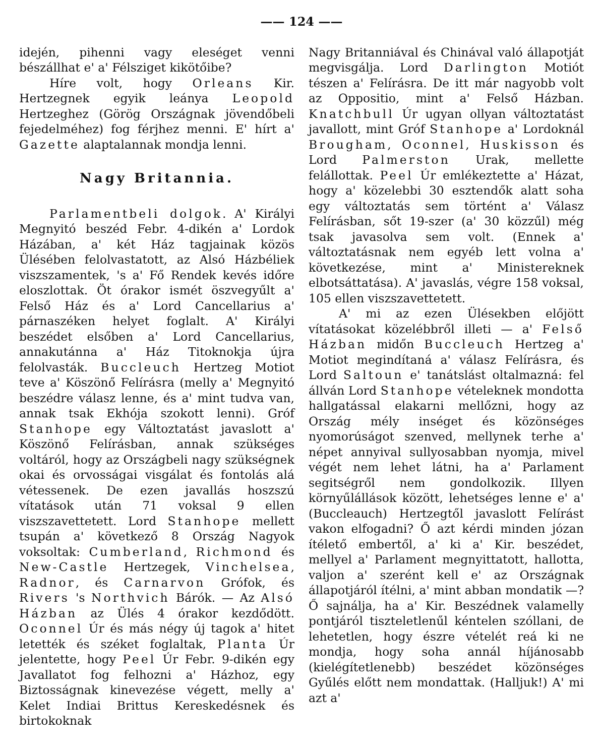—— 124 ——
idején, pihenni vagy eleséget venni bészállhat e' a' Félsziget kikötőibe?
Híre volt, hogy Orleans Kir. Hertzegnek egyik leánya Leopold Hertzeghez (Görög Országnak jövendőbeli fejedelméhez) fog férjhez menni. E' hírt a' Gazette alaptalannak mondja lenni.
Nagy Britannia.
Parlamentbeli dolgok. A' Királyi Megnyitó beszéd Febr. 4-dikén a' Lordok Házában, a' két Ház tagjainak közös Ülésében felolvastatott, az Alsó Házbéliek viszszamentek, 's a' Fő Rendek kevés időre eloszlottak. Öt órakor ismét öszvegyűlt a' Felső Ház és a' Lord Cancellarius a' párnaszéken helyet foglalt. A' Királyi beszédet elsőben a' Lord Cancellarius, annakutánna a' Ház Titoknokja újra felolvasták. Buccleuch Hertzeg Motiot teve a' Köszönő Felírásra (melly a' Megnyitó beszédre válasz lenne, és a' mint tudva van, annak tsak Ekhója szokott lenni). Gróf Stanhope egy Változtatást javaslott a' Köszönő Felírásban, annak szükséges voltáról, hogy az Országbeli nagy szükségnek okai és orvosságai visgálat és fontolás alá vétessenek. De ezen javallás hoszszú vítatások után 71 voksal 9 ellen viszszavettetett. Lord Stanhope mellett tsupán a' következő 8 Ország Nagyok voksoltak: Cumberland, Richmond és New-Castle Hertzegek, Vinchelsea, Radnor, és Carnarvon Grófok, és Rivers 's Northvich Bárók. — Az Alsó Házban az Ülés 4 órakor kezdődött. Oconnel Úr és más négy új tagok a' hitet letették és széket foglaltak, Planta Úr jelentette, hogy Peel Úr Febr. 9-dikén egy Javallatot fog felhozni a' Házhoz, egy Biztosságnak kinevezése végett, melly a' Kelet Indiai Brittus Kereskedésnek és birtokoknak
Nagy Britanniával és Chinával való állapotját megvisgálja. Lord Darlington Motiót tészen a' Felírásra. De itt már nagyobb volt az Oppositio, mint a' Felső Házban. Knatchbull Úr ugyan ollyan változtatást javallott, mint Gróf Stanhope a' Lordoknál Brougham, Oconnel, Huskisson és Lord Palmerston Urak, mellette felállottak. Peel Úr emlékeztette a' Házat, hogy a' közelebbi 30 esztendők alatt soha egy változtatás sem történt a' Válasz Felírásban, sőt 19-szer (a' 30 közzűl) még tsak javasolva sem volt. (Ennek a' változtatásnak nem egyéb lett volna a' következése, mint a' Ministereknek elbotsáttatása). A' javaslás, végre 158 voksal, 105 ellen viszszavettetett.
A' mi az ezen Ülésekben előjött vítatásokat közelébbről illeti — a' Felső Házban midőn Buccleuch Hertzeg a' Motiot megindítaná a' válasz Felírásra, és Lord Saltoun e' tanátslást oltalmazná: fel állván Lord Stanhope vételeknek mondotta hallgatással elakarni mellőzni, hogy az Ország mély inséget és közönséges nyomorúságot szenved, mellynek terhe a' népet annyival sullyosabban nyomja, mivel végét nem lehet látni, ha a' Parlament segitségről nem gondolkozik. Illyen környűlállások között, lehetséges lenne e' a' (Buccleauch) Hertzegtől javaslott Felírást vakon elfogadni? Ő azt kérdi minden józan ítélető embertől, a' ki a' Kir. beszédet, mellyel a' Parlament megnyittatott, hallotta, valjon a' szerént kell e' az Országnak állapotjáról ítélni, a' mint abban mondatik —? Ő sajnálja, ha a' Kir. Beszédnek valamelly pontjáról tiszteletlenűl kéntelen szóllani, de lehetetlen, hogy észre vételét reá ki ne mondja, hogy soha annál híjánosabb (kielégítetlenebb) beszédet közönséges Gyűlés előtt nem mondattak. (Halljuk!) A' mi azt a'